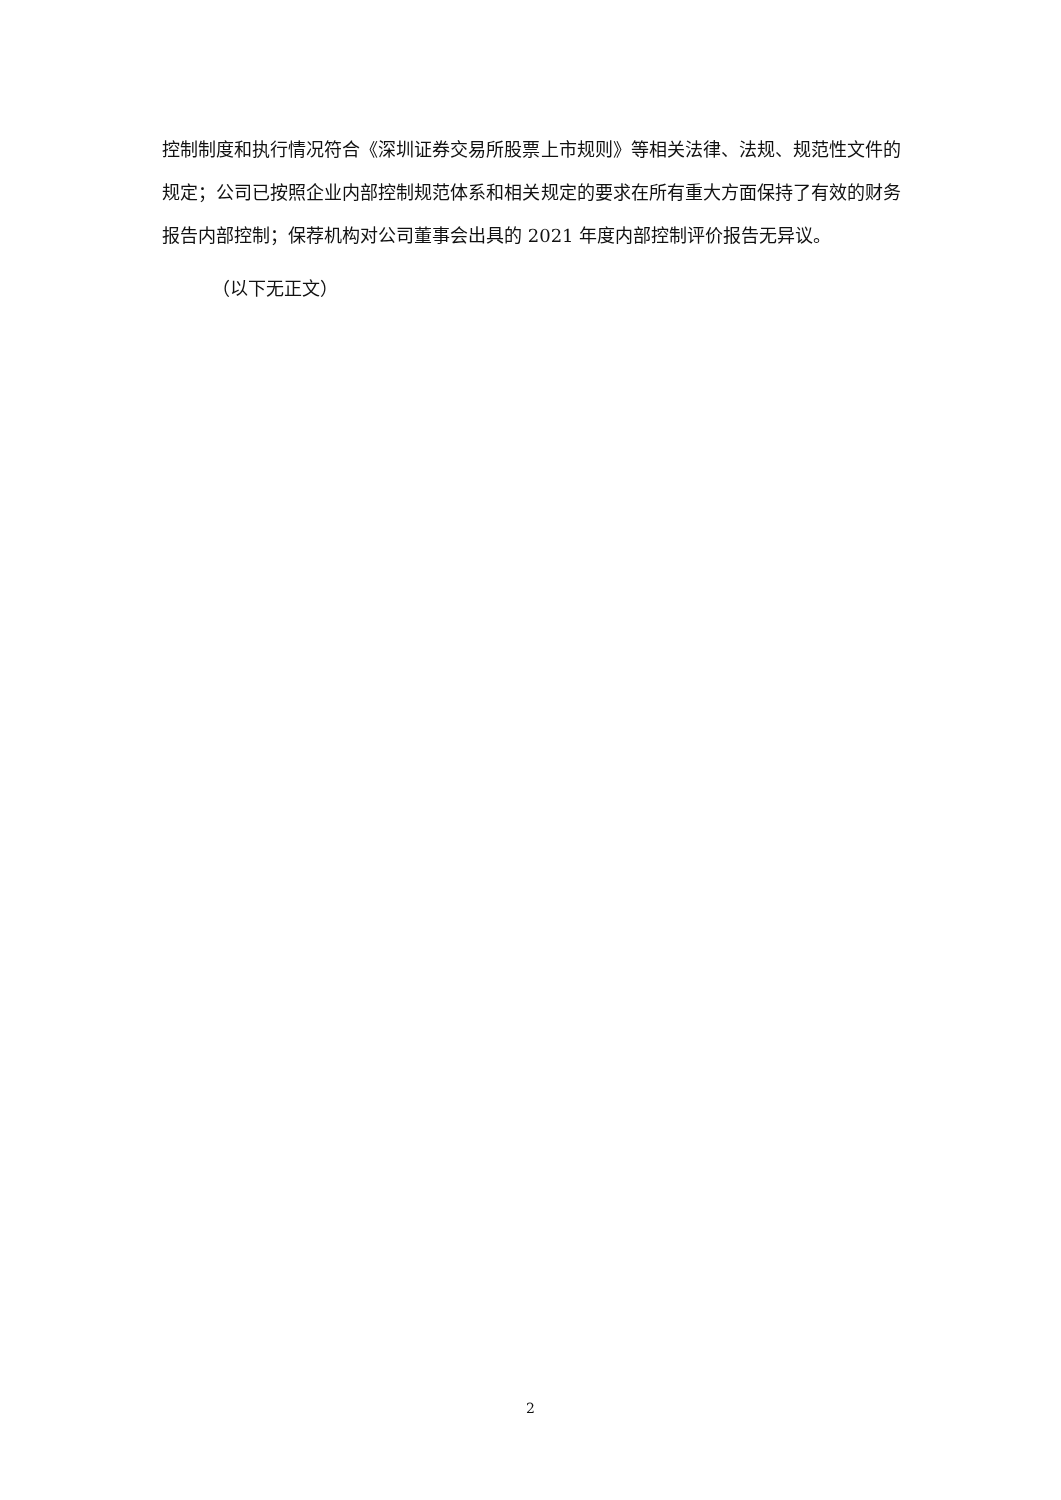控制制度和执行情况符合《深圳证券交易所股票上市规则》等相关法律、法规、规范性文件的规定；公司已按照企业内部控制规范体系和相关规定的要求在所有重大方面保持了有效的财务报告内部控制；保荐机构对公司董事会出具的 2021 年度内部控制评价报告无异议。
（以下无正文）
2